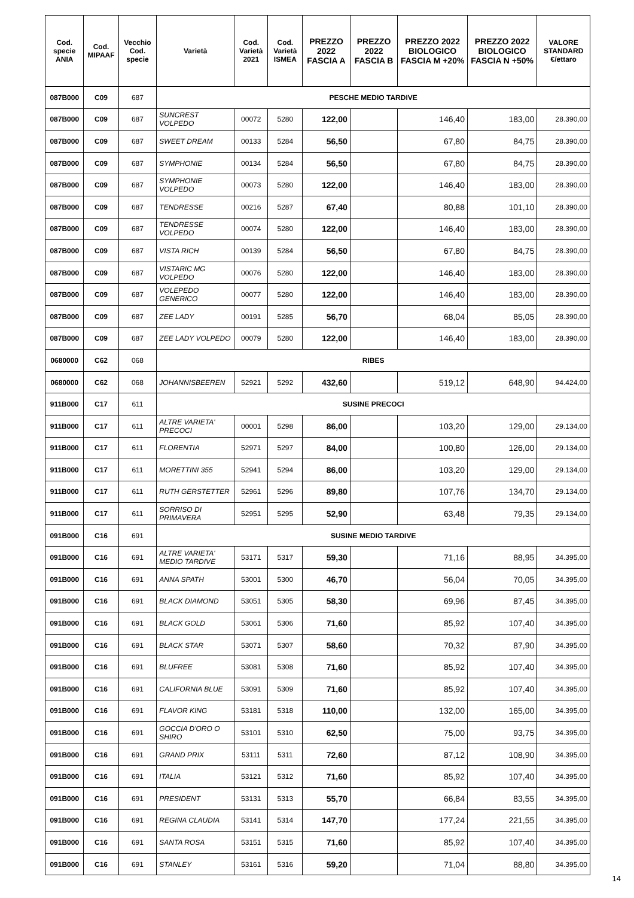| Cod. specie ANIA | Cod. MIPAAF | Vecchio Cod. specie | Varietà | Cod. Varietà 2021 | Cod. Varietà ISMEA | PREZZO 2022 FASCIA A | PREZZO 2022 FASCIA B | PREZZO 2022 BIOLOGICO FASCIA M +20% | PREZZO 2022 BIOLOGICO FASCIA N +50% | VALORE STANDARD €/ettaro |
| --- | --- | --- | --- | --- | --- | --- | --- | --- | --- | --- |
| 087B000 | C09 | 687 | PESCHE MEDIO TARDIVE | | | | | | | |
| 087B000 | C09 | 687 | SUNCREST VOLPEDO | 00072 | 5280 | 122,00 | | 146,40 | 183,00 | 28.390,00 |
| 087B000 | C09 | 687 | SWEET DREAM | 00133 | 5284 | 56,50 | | 67,80 | 84,75 | 28.390,00 |
| 087B000 | C09 | 687 | SYMPHONIE | 00134 | 5284 | 56,50 | | 67,80 | 84,75 | 28.390,00 |
| 087B000 | C09 | 687 | SYMPHONIE VOLPEDO | 00073 | 5280 | 122,00 | | 146,40 | 183,00 | 28.390,00 |
| 087B000 | C09 | 687 | TENDRESSE | 00216 | 5287 | 67,40 | | 80,88 | 101,10 | 28.390,00 |
| 087B000 | C09 | 687 | TENDRESSE VOLPEDO | 00074 | 5280 | 122,00 | | 146,40 | 183,00 | 28.390,00 |
| 087B000 | C09 | 687 | VISTA RICH | 00139 | 5284 | 56,50 | | 67,80 | 84,75 | 28.390,00 |
| 087B000 | C09 | 687 | VISTARIC MG VOLPEDO | 00076 | 5280 | 122,00 | | 146,40 | 183,00 | 28.390,00 |
| 087B000 | C09 | 687 | VOLEPEDO GENERICO | 00077 | 5280 | 122,00 | | 146,40 | 183,00 | 28.390,00 |
| 087B000 | C09 | 687 | ZEE LADY | 00191 | 5285 | 56,70 | | 68,04 | 85,05 | 28.390,00 |
| 087B000 | C09 | 687 | ZEE LADY VOLPEDO | 00079 | 5280 | 122,00 | | 146,40 | 183,00 | 28.390,00 |
| 0680000 | C62 | 068 | RIBES | | | | | | | |
| 0680000 | C62 | 068 | JOHANNISBEEREN | 52921 | 5292 | 432,60 | | 519,12 | 648,90 | 94.424,00 |
| 911B000 | C17 | 611 | SUSINE PRECOCI | | | | | | | |
| 911B000 | C17 | 611 | ALTRE VARIETA' PRECOCI | 00001 | 5298 | 86,00 | | 103,20 | 129,00 | 29.134,00 |
| 911B000 | C17 | 611 | FLORENTIA | 52971 | 5297 | 84,00 | | 100,80 | 126,00 | 29.134,00 |
| 911B000 | C17 | 611 | MORETTINI 355 | 52941 | 5294 | 86,00 | | 103,20 | 129,00 | 29.134,00 |
| 911B000 | C17 | 611 | RUTH GERSTETTER | 52961 | 5296 | 89,80 | | 107,76 | 134,70 | 29.134,00 |
| 911B000 | C17 | 611 | SORRISO DI PRIMAVERA | 52951 | 5295 | 52,90 | | 63,48 | 79,35 | 29.134,00 |
| 091B000 | C16 | 691 | SUSINE MEDIO TARDIVE | | | | | | | |
| 091B000 | C16 | 691 | ALTRE VARIETA' MEDIO TARDIVE | 53171 | 5317 | 59,30 | | 71,16 | 88,95 | 34.395,00 |
| 091B000 | C16 | 691 | ANNA SPATH | 53001 | 5300 | 46,70 | | 56,04 | 70,05 | 34.395,00 |
| 091B000 | C16 | 691 | BLACK DIAMOND | 53051 | 5305 | 58,30 | | 69,96 | 87,45 | 34.395,00 |
| 091B000 | C16 | 691 | BLACK GOLD | 53061 | 5306 | 71,60 | | 85,92 | 107,40 | 34.395,00 |
| 091B000 | C16 | 691 | BLACK STAR | 53071 | 5307 | 58,60 | | 70,32 | 87,90 | 34.395,00 |
| 091B000 | C16 | 691 | BLUFREE | 53081 | 5308 | 71,60 | | 85,92 | 107,40 | 34.395,00 |
| 091B000 | C16 | 691 | CALIFORNIA BLUE | 53091 | 5309 | 71,60 | | 85,92 | 107,40 | 34.395,00 |
| 091B000 | C16 | 691 | FLAVOR KING | 53181 | 5318 | 110,00 | | 132,00 | 165,00 | 34.395,00 |
| 091B000 | C16 | 691 | GOCCIA D'ORO O SHIRO | 53101 | 5310 | 62,50 | | 75,00 | 93,75 | 34.395,00 |
| 091B000 | C16 | 691 | GRAND PRIX | 53111 | 5311 | 72,60 | | 87,12 | 108,90 | 34.395,00 |
| 091B000 | C16 | 691 | ITALIA | 53121 | 5312 | 71,60 | | 85,92 | 107,40 | 34.395,00 |
| 091B000 | C16 | 691 | PRESIDENT | 53131 | 5313 | 55,70 | | 66,84 | 83,55 | 34.395,00 |
| 091B000 | C16 | 691 | REGINA CLAUDIA | 53141 | 5314 | 147,70 | | 177,24 | 221,55 | 34.395,00 |
| 091B000 | C16 | 691 | SANTA ROSA | 53151 | 5315 | 71,60 | | 85,92 | 107,40 | 34.395,00 |
| 091B000 | C16 | 691 | STANLEY | 53161 | 5316 | 59,20 | | 71,04 | 88,80 | 34.395,00 |
14